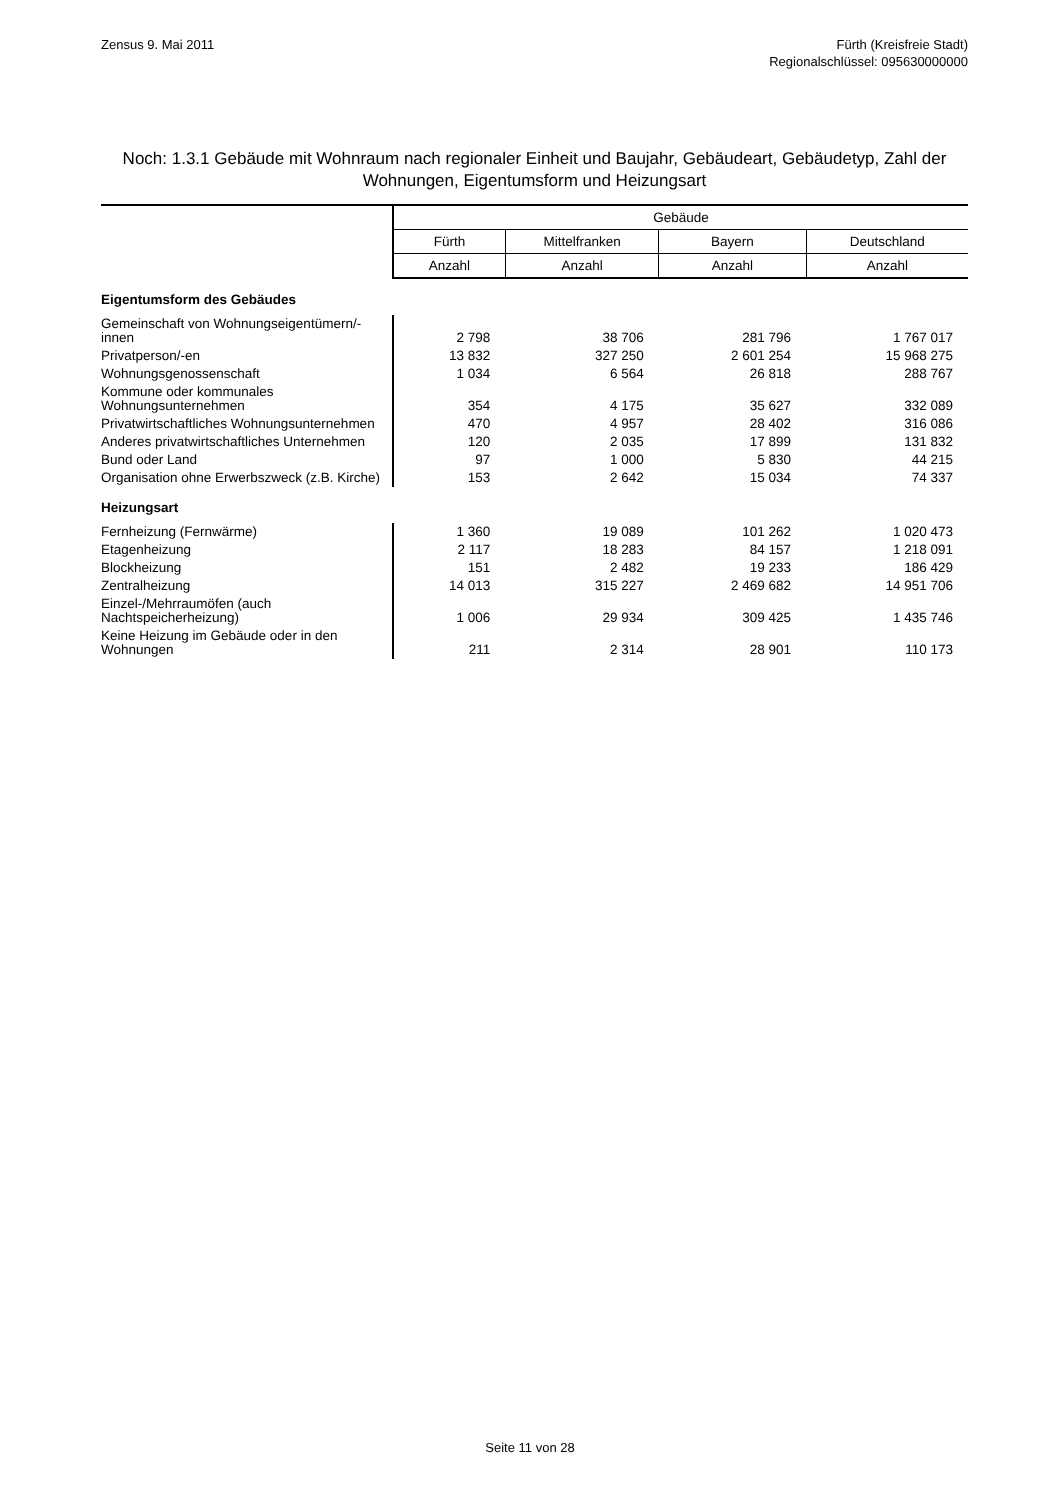Zensus 9. Mai 2011 Fürth (Kreisfreie Stadt)
Regionalschlüssel: 095630000000
Noch: 1.3.1 Gebäude mit Wohnraum nach regionaler Einheit und Baujahr, Gebäudeart, Gebäudetyp, Zahl der Wohnungen, Eigentumsform und Heizungsart
| | Gebäude | | | |
| --- | --- | --- | --- | --- |
| | Fürth | Mittelfranken | Bayern | Deutschland |
| | Anzahl | Anzahl | Anzahl | Anzahl |
| Eigentumsform des Gebäudes | | | | |
| Gemeinschaft von Wohnungseigentümern/-innen | 2 798 | 38 706 | 281 796 | 1 767 017 |
| Privatperson/-en | 13 832 | 327 250 | 2 601 254 | 15 968 275 |
| Wohnungsgenossenschaft | 1 034 | 6 564 | 26 818 | 288 767 |
| Kommune oder kommunales Wohnungsunternehmen | 354 | 4 175 | 35 627 | 332 089 |
| Privatwirtschaftliches Wohnungsunternehmen | 470 | 4 957 | 28 402 | 316 086 |
| Anderes privatwirtschaftliches Unternehmen | 120 | 2 035 | 17 899 | 131 832 |
| Bund oder Land | 97 | 1 000 | 5 830 | 44 215 |
| Organisation ohne Erwerbszweck (z.B. Kirche) | 153 | 2 642 | 15 034 | 74 337 |
| Heizungsart | | | | |
| Fernheizung (Fernwärme) | 1 360 | 19 089 | 101 262 | 1 020 473 |
| Etagenheizung | 2 117 | 18 283 | 84 157 | 1 218 091 |
| Blockheizung | 151 | 2 482 | 19 233 | 186 429 |
| Zentralheizung | 14 013 | 315 227 | 2 469 682 | 14 951 706 |
| Einzel-/Mehrraumöfen (auch Nachtspeicherheizung) | 1 006 | 29 934 | 309 425 | 1 435 746 |
| Keine Heizung im Gebäude oder in den Wohnungen | 211 | 2 314 | 28 901 | 110 173 |
Seite 11 von 28